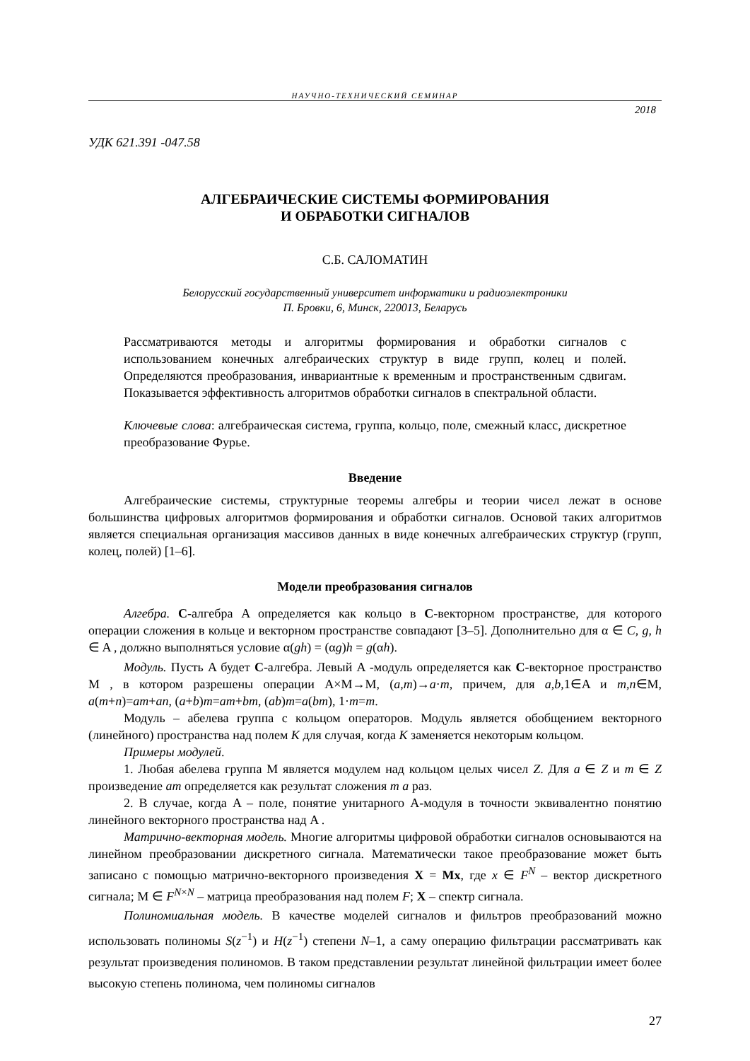НАУЧНО-ТЕХНИЧЕСКИЙ СЕМИНАР
2018
УДК 621.391 -047.58
АЛГЕБРАИЧЕСКИЕ СИСТЕМЫ ФОРМИРОВАНИЯ
И ОБРАБОТКИ СИГНАЛОВ
С.Б. САЛОМАТИН
Белорусский государственный университет информатики и радиоэлектроники
П. Бровки, 6, Минск, 220013, Беларусь
Рассматриваются методы и алгоритмы формирования и обработки сигналов с использованием конечных алгебраических структур в виде групп, колец и полей. Определяются преобразования, инвариантные к временным и пространственным сдвигам. Показывается эффективность алгоритмов обработки сигналов в спектральной области.
Ключевые слова: алгебраическая система, группа, кольцо, поле, смежный класс, дискретное преобразование Фурье.
Введение
Алгебраические системы, структурные теоремы алгебры и теории чисел лежат в основе большинства цифровых алгоритмов формирования и обработки сигналов. Основой таких алгоритмов является специальная организация массивов данных в виде конечных алгебраических структур (групп, колец, полей) [1–6].
Модели преобразования сигналов
Алгебра. C-алгебра A определяется как кольцо в C-векторном пространстве, для которого операции сложения в кольце и векторном пространстве совпадают [3–5]. Дополнительно для α ∈ C, g, h ∈ A , должно выполняться условие α(gh) = (αg)h = g(αh).
Модуль. Пусть A будет C-алгебра. Левый A -модуль определяется как C-векторное пространство M , в котором разрешены операции A×M→M, (a,m)→a·m, причем, для a,b,1∈A и m,n∈M, a(m+n)=am+an, (a+b)m=am+bm, (ab)m=a(bm), 1·m=m.
Модуль – абелева группа с кольцом операторов. Модуль является обобщением векторного (линейного) пространства над полем K для случая, когда K заменяется некоторым кольцом.
Примеры модулей.
1. Любая абелева группа M является модулем над кольцом целых чисел Z. Для a ∈ Z и m ∈ Z произведение am определяется как результат сложения m a раз.
2. В случае, когда A – поле, понятие унитарного A-модуля в точности эквивалентно понятию линейного векторного пространства над A .
Матрично-векторная модель. Многие алгоритмы цифровой обработки сигналов основываются на линейном преобразовании дискретного сигнала. Математически такое преобразование может быть записано с помощью матрично-векторного произведения X = Mx, где x ∈ F<sup>N</sup> – вектор дискретного сигнала; M ∈ F<sup>N×N</sup> – матрица преобразования над полем F; X – спектр сигнала.
Полиномиальная модель. В качестве моделей сигналов и фильтров преобразований можно использовать полиномы S(z<sup>−1</sup>) и H(z<sup>−1</sup>) степени N–1, а саму операцию фильтрации рассматривать как результат произведения полиномов. В таком представлении результат линейной фильтрации имеет более высокую степень полинома, чем полиномы сигналов
27